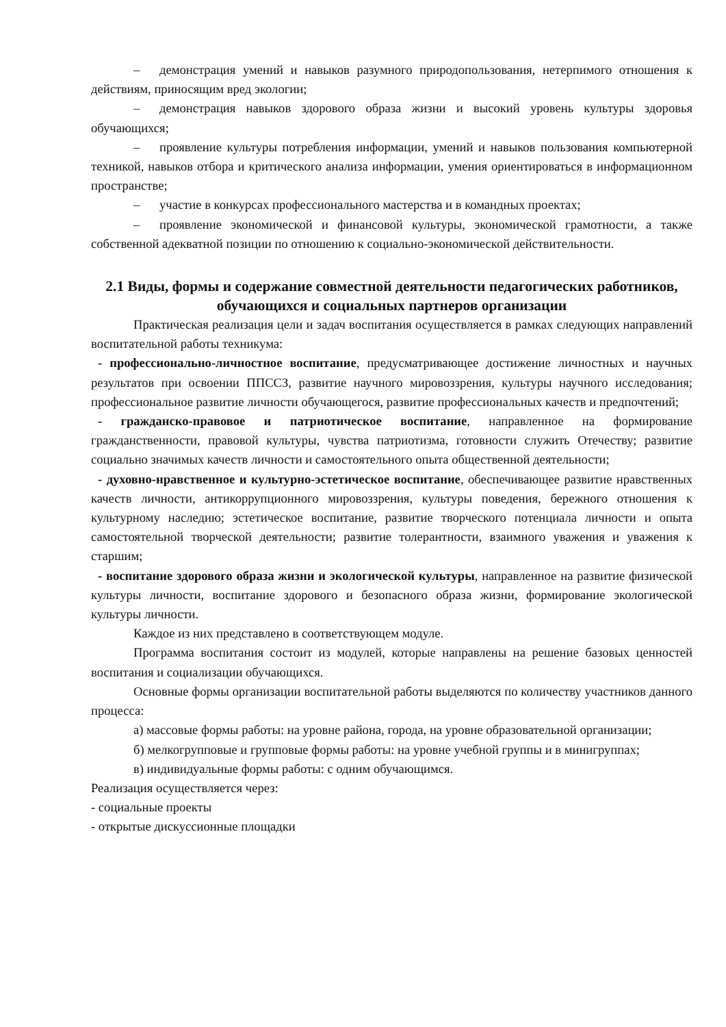– демонстрация умений и навыков разумного природопользования, нетерпимого отношения к действиям, приносящим вред экологии;
– демонстрация навыков здорового образа жизни и высокий уровень культуры здоровья обучающихся;
– проявление культуры потребления информации, умений и навыков пользования компьютерной техникой, навыков отбора и критического анализа информации, умения ориентироваться в информационном пространстве;
– участие в конкурсах профессионального мастерства и в командных проектах;
– проявление экономической и финансовой культуры, экономической грамотности, а также собственной адекватной позиции по отношению к социально-экономической действительности.
2.1 Виды, формы и содержание совместной деятельности педагогических работников, обучающихся и социальных партнеров организации
Практическая реализация цели и задач воспитания осуществляется в рамках следующих направлений воспитательной работы техникума:
- профессионально-личностное воспитание, предусматривающее достижение личностных и научных результатов при освоении ППССЗ, развитие научного мировоззрения, культуры научного исследования; профессиональное развитие личности обучающегося, развитие профессиональных качеств и предпочтений;
- гражданско-правовое и патриотическое воспитание, направленное на формирование гражданственности, правовой культуры, чувства патриотизма, готовности служить Отечеству; развитие социально значимых качеств личности и самостоятельного опыта общественной деятельности;
- духовно-нравственное и культурно-эстетическое воспитание, обеспечивающее развитие нравственных качеств личности, антикоррупционного мировоззрения, культуры поведения, бережного отношения к культурному наследию; эстетическое воспитание, развитие творческого потенциала личности и опыта самостоятельной творческой деятельности; развитие толерантности, взаимного уважения и уважения к старшим;
- воспитание здорового образа жизни и экологической культуры, направленное на развитие физической культуры личности, воспитание здорового и безопасного образа жизни, формирование экологической культуры личности.
Каждое из них представлено в соответствующем модуле.
Программа воспитания состоит из модулей, которые направлены на решение базовых ценностей воспитания и социализации обучающихся.
Основные формы организации воспитательной работы выделяются по количеству участников данного процесса:
а) массовые формы работы: на уровне района, города, на уровне образовательной организации;
б) мелкогрупповые и групповые формы работы: на уровне учебной группы и в минигруппах;
в) индивидуальные формы работы: с одним обучающимся.
Реализация осуществляется через:
- социальные проекты
- открытые дискуссионные площадки